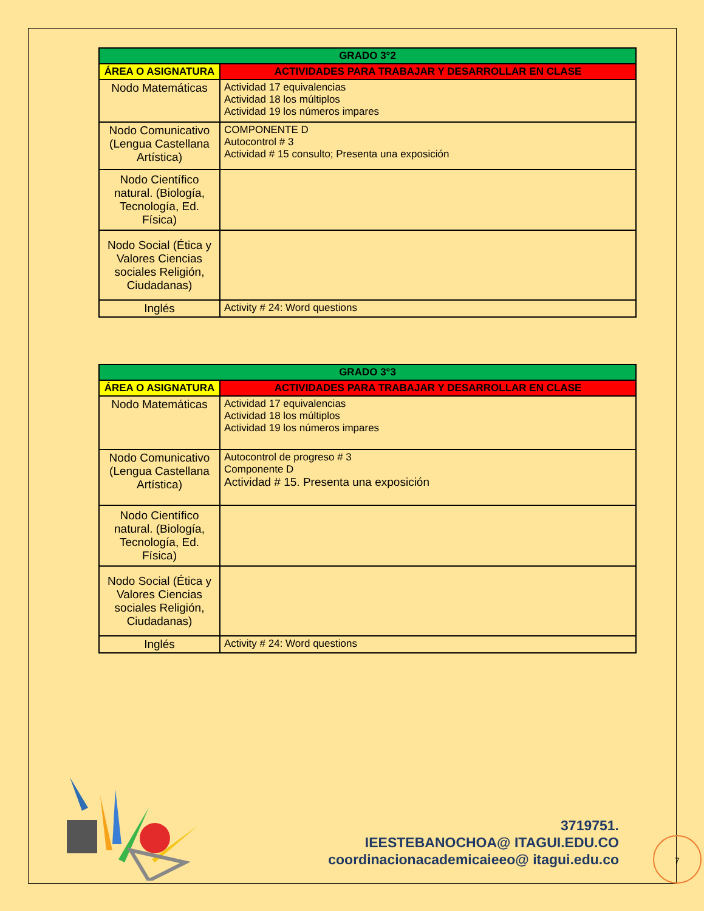| GRADO 3°2 | |
| --- | --- |
| ÁREA O ASIGNATURA | ACTIVIDADES PARA TRABAJAR Y DESARROLLAR EN CLASE |
| Nodo Matemáticas | Actividad 17 equivalencias Actividad 18 los múltiplos Actividad 19 los números impares |
| Nodo Comunicativo (Lengua Castellana Artística) | COMPONENTE D Autocontrol # 3 Actividad # 15 consulto; Presenta una exposición |
| Nodo Científico natural. (Biología, Tecnología, Ed. Física) | |
| Nodo Social (Ética y Valores Ciencias sociales Religión, Ciudadanas) | |
| Inglés | Activity # 24: Word questions |
| GRADO 3°3 | |
| --- | --- |
| ÁREA O ASIGNATURA | ACTIVIDADES PARA TRABAJAR Y DESARROLLAR EN CLASE |
| Nodo Matemáticas | Actividad 17 equivalencias Actividad 18 los múltiplos Actividad 19 los números impares |
| Nodo Comunicativo (Lengua Castellana Artística) | Autocontrol de progreso # 3 Componente D Actividad # 15. Presenta una exposición |
| Nodo Científico natural. (Biología, Tecnología, Ed. Física) | |
| Nodo Social (Ética y Valores Ciencias sociales Religión, Ciudadanas) | |
| Inglés | Activity # 24: Word questions |
3719751.
IEESTEBANOCHOA@ ITAGUI.EDU.CO
coordinacionacademicaieeo@ itagui.edu.co
7